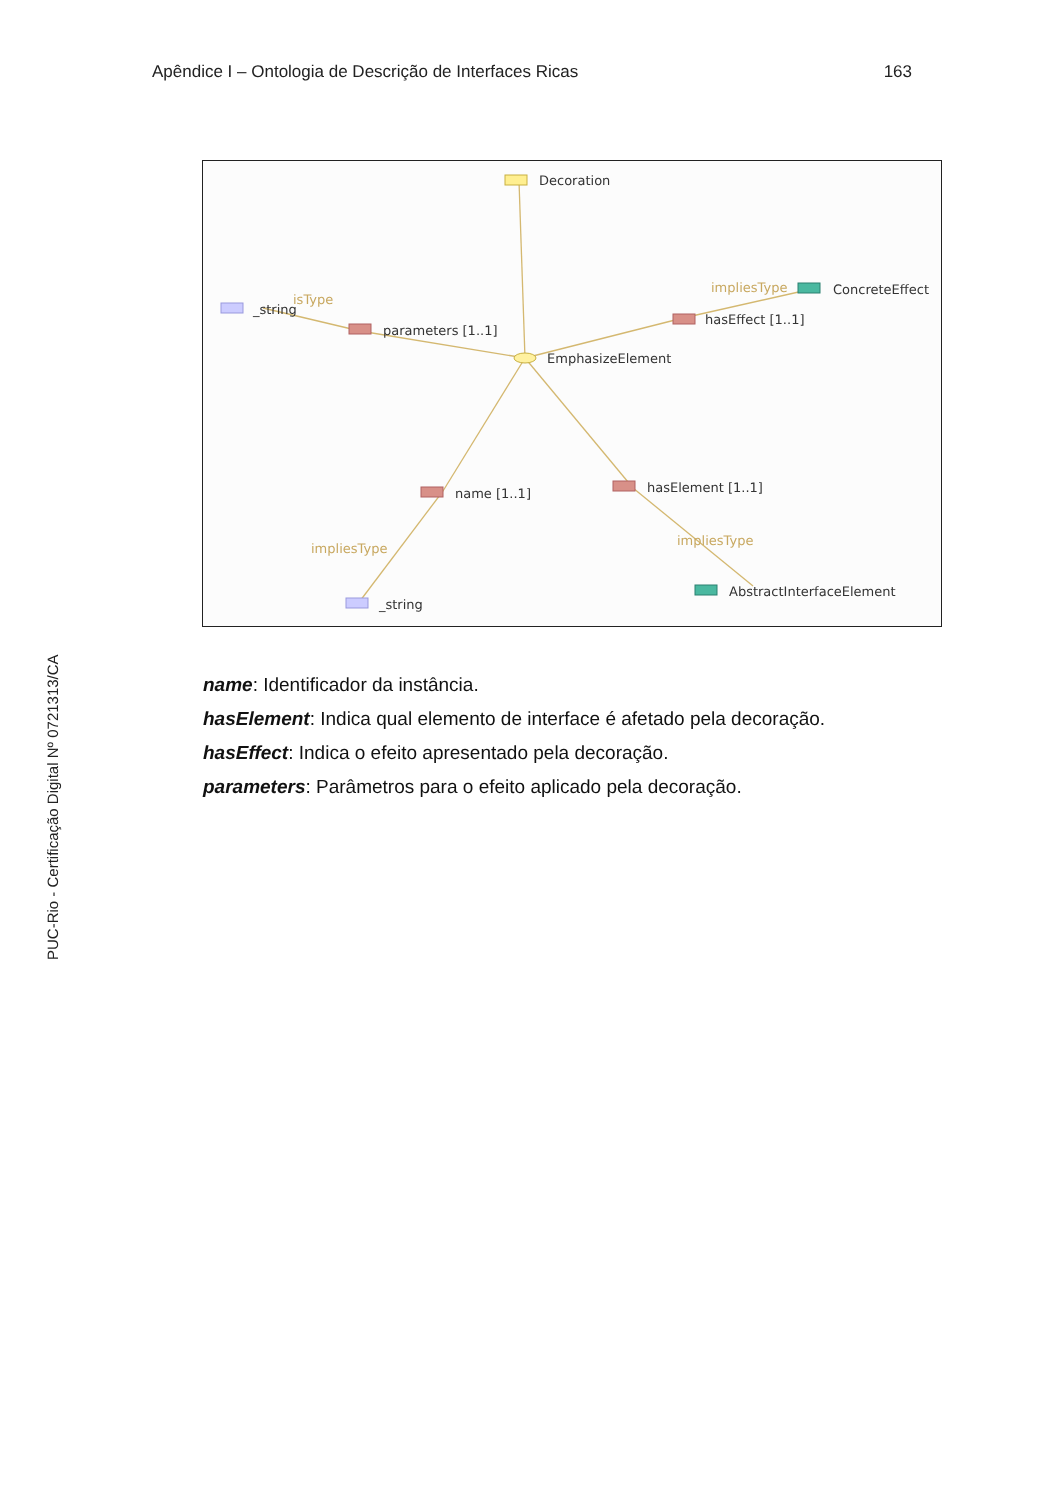Apêndice I – Ontologia de Descrição de Interfaces Ricas 163
Decoration
EmphasizeElement
_string
isType
parameters [1..1]
ConcreteEffect
impliesType
hasEffect [1..1]
name [1..1]
impliesType
_string
hasElement [1..1]
impliesType
AbstractInterfaceElement
name: Identificador da instância.
hasElement: Indica qual elemento de interface é afetado pela decoração.
hasEffect: Indica o efeito apresentado pela decoração.
parameters: Parâmetros para o efeito aplicado pela decoração.
PUC-Rio - Certificação Digital Nº 0721313/CA